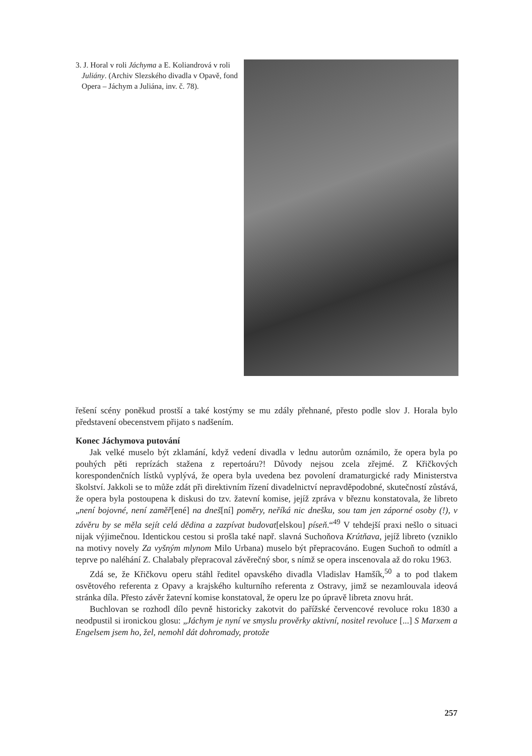3. J. Horal v roli Jáchyma a E. Koliandrová v roli Juliány. (Archiv Slezského divadla v Opavě, fond Opera – Jáchym a Juliána, inv. č. 78).
řešení scény poněkud prostší a také kostýmy se mu zdály přehnané, přesto podle slov J. Horala bylo představení obecenstvem přijato s nadšením.
Konec Jáchymova putování
Jak velké muselo být zklamání, když vedení divadla v lednu autorům oznámilo, že opera byla po pouhých pěti reprízách stažena z repertoáru?! Důvody nejsou zcela zřejmé. Z Křičkových korespondenčních lístků vyplývá, že opera byla uvedena bez povolení dramaturgické rady Ministerstva školství. Jakkoli se to může zdát při direktivním řízení divadelnictví nepravděpodobné, skutečností zůstává, že opera byla postoupena k diskusi do tzv. žatevní komise, jejíž zpráva v březnu konstatovala, že libreto „není bojovné, není zaměř[ené] na dneš[ní] poměry, neříká nic dnešku, sou tam jen záporné osoby (!), v závěru by se měla sejít celá dědina a zazpívat budovat[elskou] píseň.“<sup>49</sup> V tehdejší praxi nešlo o situaci nijak výjimečnou. Identickou cestou si prošla také např. slavná Suchoňova Krútňava, jejíž libreto (vzniklo na motivy novely Za vyšným mlynom Milo Urbana) muselo být přepracováno. Eugen Suchoň to odmítl a teprve po naléhání Z. Chalabaly přepracoval závěrečný sbor, s nímž se opera inscenovala až do roku 1963.
Zdá se, že Křičkovu operu stáhl ředitel opavského divadla Vladislav Hamšík,<sup>50</sup> a to pod tlakem osvětového referenta z Opavy a krajského kulturního referenta z Ostravy, jimž se nezamlouvala ideová stránka díla. Přesto závěr žatevní komise konstatoval, že operu lze po úpravě libreta znovu hrát.
Buchlovan se rozhodl dílo pevně historicky zakotvit do pařížské červencové revoluce roku 1830 a neodpustil si ironickou glosu: „Jáchym je nyní ve smyslu prověrky aktivní, nositel revoluce [...] S Marxem a Engelsem jsem ho, žel, nemohl dát dohromady, protože
257